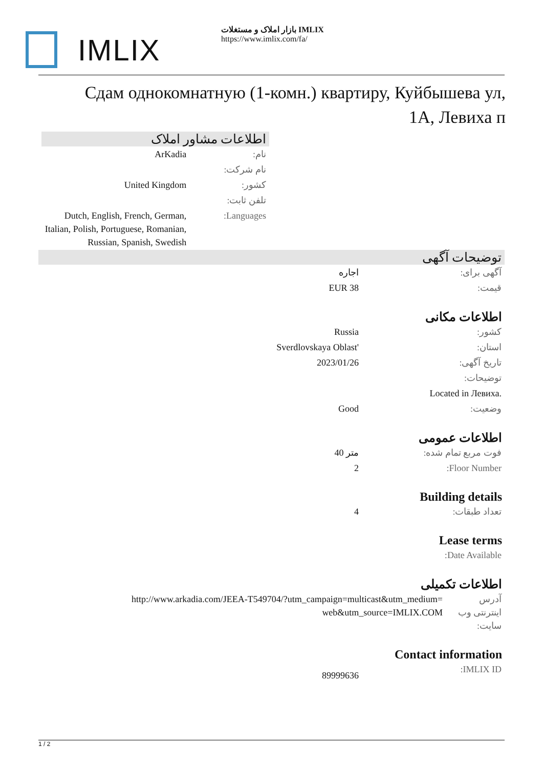IMLIX
بازار املاک و مستغلات IMLIX
https://www.imlix.com/fa/
Сдам однокомнатную (1-комн.) квартиру, Куйбышева ул, 1А, Левиха п
اطلاعات مشاور املاک
| ArKadia | نام: |
| | نام شرکت: |
| United Kingdom | کشور: |
| | تلفن ثابت: |
| Dutch, English, French, German, Italian, Polish, Portuguese, Romanian, Russian, Spanish, Swedish | Languages: |
توضیحات آگهی
| اجاره | آگهی برای: |
| EUR 38 | قیمت: |
اطلاعات مکانی
| Russia | کشور: |
| Sverdlovskaya Oblast' | استان: |
| 2023/01/26 | تاریخ آگهی: |
| | توضیحات: |
| | Located in Левиха. |
| Good | وضعیت: |
اطلاعات عمومی
| 40 متر | فوت مربع تمام شده: |
| 2 | Floor Number: |
Building details
| 4 | تعداد طبقات: |
Lease terms
| | Date Available: |
اطلاعات تکمیلی
| http://www.arkadia.com/JEEA-T549704/?utm_campaign=multicast&utm_medium=web&utm_source=IMLIX.COM | آدرس اینترنتی وب سایت: |
Contact information
| 89999636 | IMLIX ID: |
1 / 2